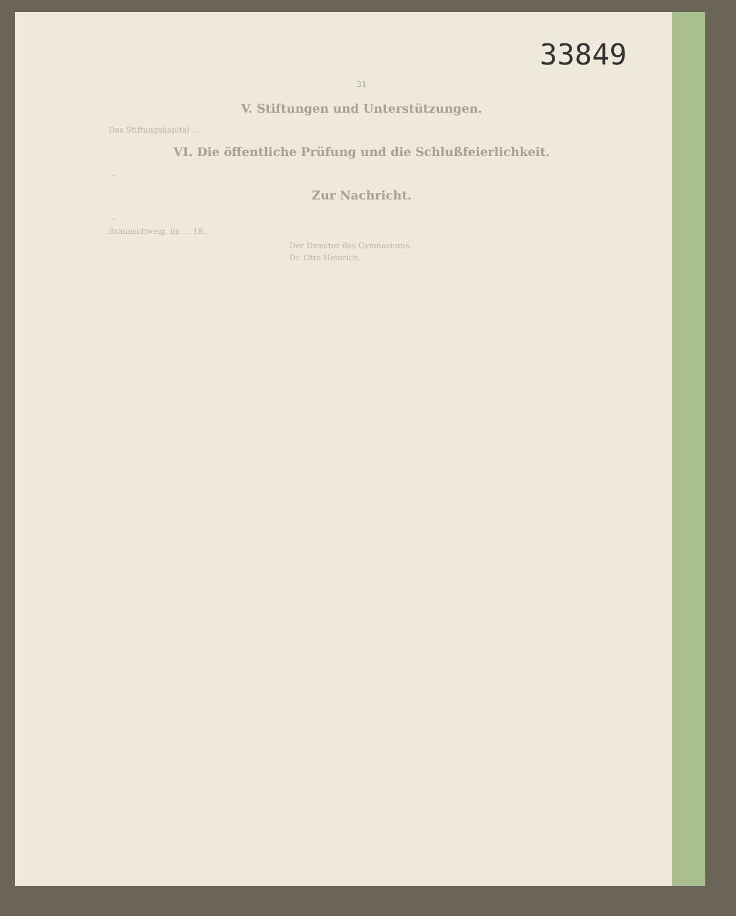33849
31
V. Stiftungen und Unterstützungen.
Das Stiftungskapital …
VI. Die öffentliche Prüfung und die Schlußfeierlichkeit.
…
Zur Nachricht.
…
Braunschweig, im … 18..
Der Director des Gymnasiums.
Dr. Otto Heinrich.